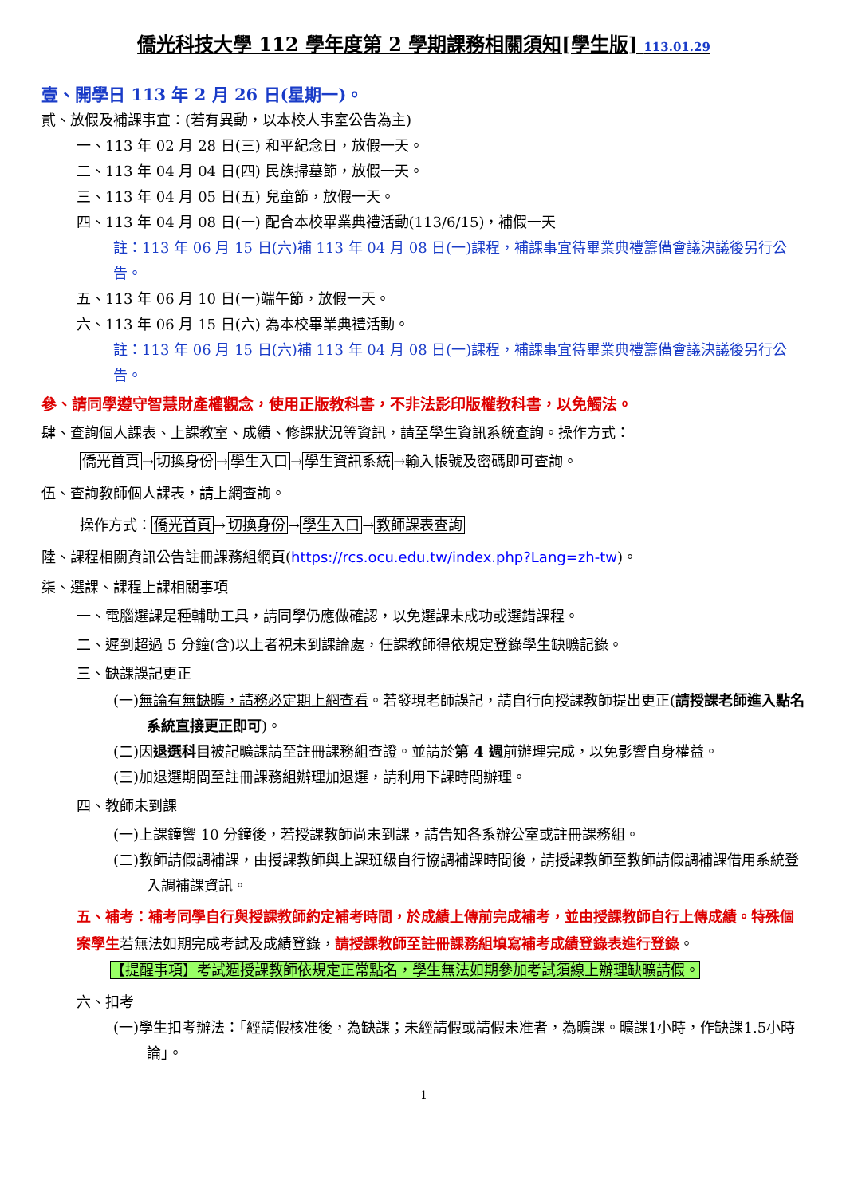僑光科技大學 112 學年度第 2 學期課務相關須知[學生版] 113.01.29
壹、開學日 113 年 2 月 26 日(星期一)。
貳、放假及補課事宜：(若有異動，以本校人事室公告為主)
一、113 年 02 月 28 日(三) 和平紀念日，放假一天。
二、113 年 04 月 04 日(四) 民族掃墓節，放假一天。
三、113 年 04 月 05 日(五) 兒童節，放假一天。
四、113 年 04 月 08 日(一) 配合本校畢業典禮活動(113/6/15)，補假一天
註：113 年 06 月 15 日(六)補 113 年 04 月 08 日(一)課程，補課事宜待畢業典禮籌備會議決議後另行公告。
五、113 年 06 月 10 日(一)端午節，放假一天。
六、113 年 06 月 15 日(六) 為本校畢業典禮活動。
註：113 年 06 月 15 日(六)補 113 年 04 月 08 日(一)課程，補課事宜待畢業典禮籌備會議決議後另行公告。
參、請同學遵守智慧財產權觀念，使用正版教科書，不非法影印版權教科書，以免觸法。
肆、查詢個人課表、上課教室、成績、修課狀況等資訊，請至學生資訊系統查詢。操作方式：
僑光首頁→切換身份→學生入口→學生資訊系統→輸入帳號及密碼即可查詢。
伍、查詢教師個人課表，請上網查詢。
操作方式：僑光首頁→切換身份→學生入口→教師課表查詢
陸、課程相關資訊公告註冊課務組網頁(https://rcs.ocu.edu.tw/index.php?Lang=zh-tw)。
柒、選課、課程上課相關事項
一、電腦選課是種輔助工具，請同學仍應做確認，以免選課未成功或選錯課程。
二、遲到超過 5 分鐘(含)以上者視未到課論處，任課教師得依規定登錄學生缺曠記錄。
三、缺課誤記更正
(一)無論有無缺曠，請務必定期上網查看。若發現老師誤記，請自行向授課教師提出更正(請授課老師進入點名系統直接更正即可)。
(二)因退選科目被記曠課請至註冊課務組查證。並請於第 4 週前辦理完成，以免影響自身權益。
(三)加退選期間至註冊課務組辦理加退選，請利用下課時間辦理。
四、教師未到課
(一)上課鐘響 10 分鐘後，若授課教師尚未到課，請告知各系辦公室或註冊課務組。
(二)教師請假調補課，由授課教師與上課班級自行協調補課時間後，請授課教師至教師請假調補課借用系統登入調補課資訊。
五、補考：補考同學自行與授課教師約定補考時間，於成績上傳前完成補考，並由授課教師自行上傳成績。特殊個案學生若無法如期完成考試及成績登錄，請授課教師至註冊課務組填寫補考成績登錄表進行登錄。
【提醒事項】考試週授課教師依規定正常點名，學生無法如期參加考試須線上辦理缺曠請假。
六、扣考
(一)學生扣考辦法：「經請假核准後，為缺課；未經請假或請假未准者，為曠課。曠課1小時，作缺課1.5小時論」。
1